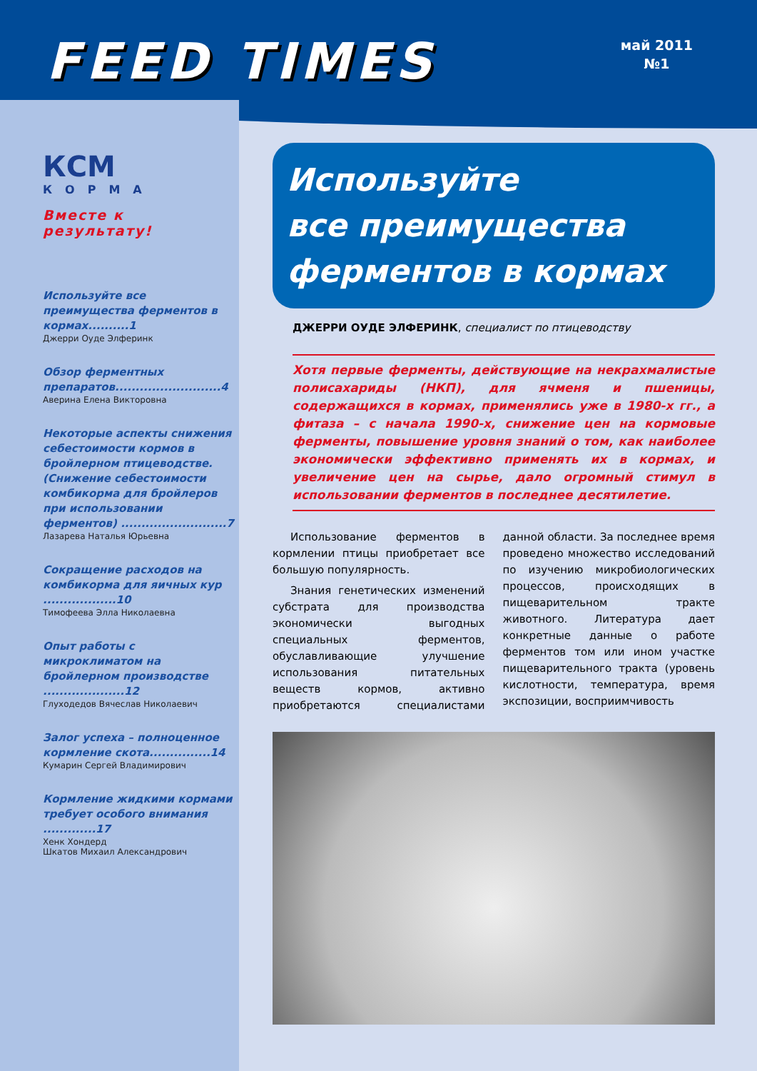FEED TIMES
май 2011
№1
КСМ
КОРМА
Вместе к результату!
Используйте все преимущества ферментов в кормах..........1
Джерри Оуде Элферинк
Обзор ферментных препаратов..........................4
Аверина Елена Викторовна
Некоторые аспекты снижения себестоимости кормов в бройлерном птицеводстве. (Снижение себестоимости комбикорма для бройлеров при использовании ферментов) ..........................7
Лазарева Наталья Юрьевна
Сокращение расходов на комбикорма для яичных кур ..................10
Тимофеева Элла Николаевна
Опыт работы с микроклиматом на бройлерном производстве ....................12
Глуходедов Вячеслав Николаевич
Залог успеха – полноценное кормление скота...............14
Кумарин Сергей Владимирович
Кормление жидкими кормами требует особого внимания .............17
Хенк Хондерд
Шкатов Михаил Александрович
Используйте
все преимущества
ферментов в кормах
ДЖЕРРИ ОУДЕ ЭЛФЕРИНК, специалист по птицеводству
Хотя первые ферменты, действующие на некрахмалистые полисахариды (НКП), для ячменя и пшеницы, содержащихся в кормах, применялись уже в 1980-х гг., а фитаза – с начала 1990-х, снижение цен на кормовые ферменты, повышение уровня знаний о том, как наиболее экономически эффективно применять их в кормах, и увеличение цен на сырье, дало огромный стимул в использовании ферментов в последнее десятилетие.
Использование ферментов в кормлении птицы приобретает все большую популярность.
Знания генетических изменений субстрата для производства экономически выгодных специальных ферментов, обуславливающие улучшение использования питательных веществ кормов, активно приобретаются специалистами данной области. За последнее время проведено множество исследований по изучению микробиологических процессов, происходящих в пищеварительном тракте животного. Литература дает конкретные данные о работе ферментов том или ином участке пищеварительного тракта (уровень кислотности, температура, время экспозиции, восприимчивость